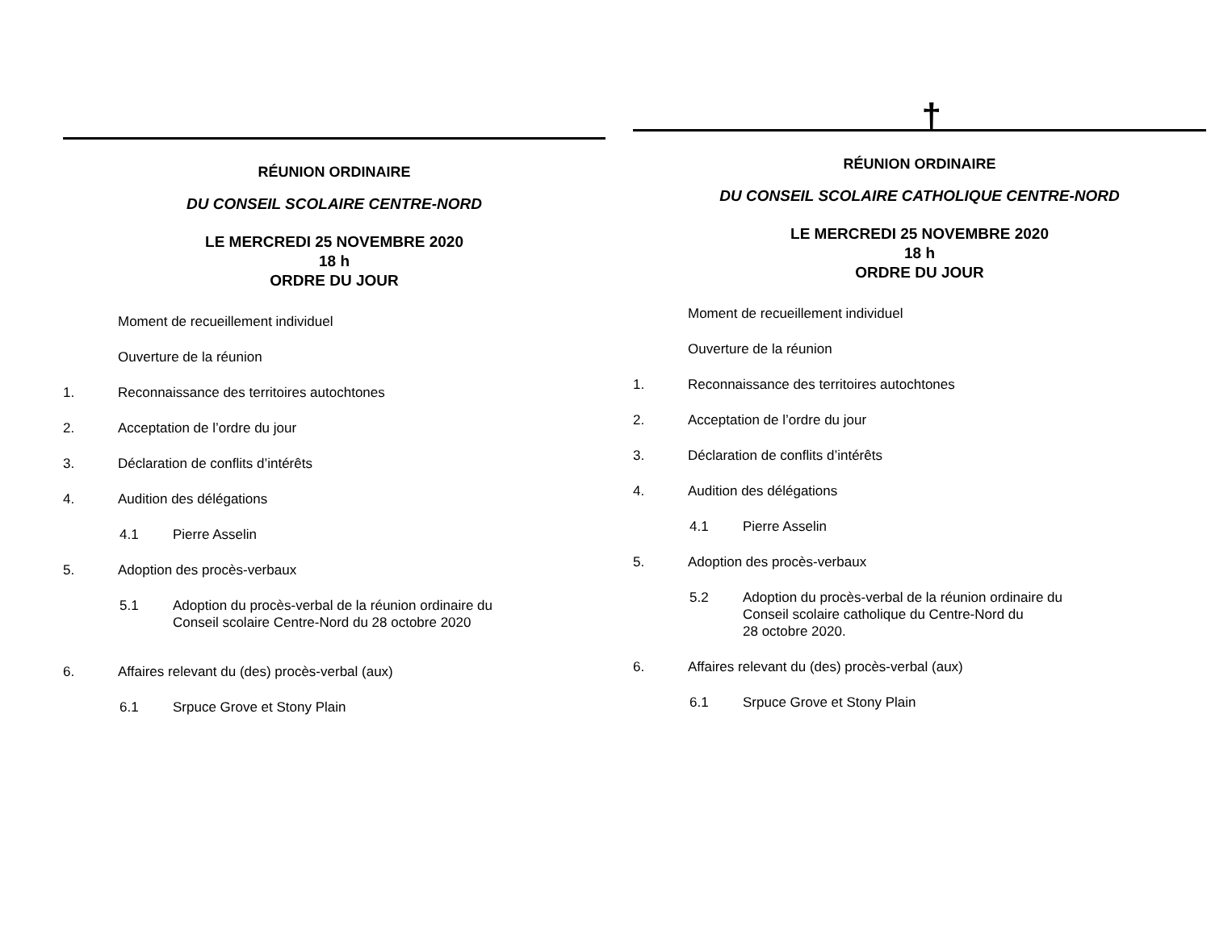RÉUNION ORDINAIRE
DU CONSEIL SCOLAIRE CENTRE-NORD
LE MERCREDI 25 NOVEMBRE 2020
18 h
ORDRE DU JOUR
Moment de recueillement individuel
Ouverture de la réunion
1. Reconnaissance des territoires autochtones
2. Acceptation de l’ordre du jour
3. Déclaration de conflits d’intérêts
4. Audition des délégations
4.1 Pierre Asselin
5. Adoption des procès-verbaux
5.1 Adoption du procès-verbal de la réunion ordinaire du
Conseil scolaire Centre-Nord du 28 octobre 2020
6. Affaires relevant du (des) procès-verbal (aux)
6.1 Srpuce Grove et Stony Plain
†
RÉUNION ORDINAIRE
DU CONSEIL SCOLAIRE CATHOLIQUE CENTRE-NORD
LE MERCREDI 25 NOVEMBRE 2020
18 h
ORDRE DU JOUR
Moment de recueillement individuel
Ouverture de la réunion
1. Reconnaissance des territoires autochtones
2. Acceptation de l’ordre du jour
3. Déclaration de conflits d’intérêts
4. Audition des délégations
4.1 Pierre Asselin
5. Adoption des procès-verbaux
5.2 Adoption du procès-verbal de la réunion ordinaire du
Conseil scolaire catholique du Centre-Nord du
28 octobre 2020.
6. Affaires relevant du (des) procès-verbal (aux)
6.1 Srpuce Grove et Stony Plain